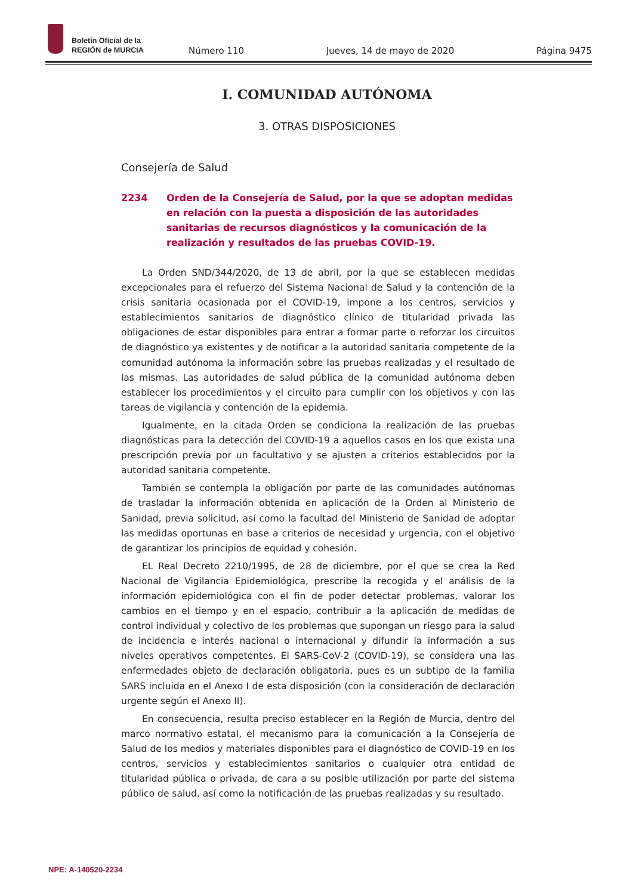Boletín Oficial de la
REGIÓN de MURCIA
Número 110 Jueves, 14 de mayo de 2020 Página 9475
I. COMUNIDAD AUTÓNOMA
3. OTRAS DISPOSICIONES
Consejería de Salud
2234 Orden de la Consejería de Salud, por la que se adoptan medidas en relación con la puesta a disposición de las autoridades sanitarias de recursos diagnósticos y la comunicación de la realización y resultados de las pruebas COVID-19.
La Orden SND/344/2020, de 13 de abril, por la que se establecen medidas excepcionales para el refuerzo del Sistema Nacional de Salud y la contención de la crisis sanitaria ocasionada por el COVID-19, impone a los centros, servicios y establecimientos sanitarios de diagnóstico clínico de titularidad privada las obligaciones de estar disponibles para entrar a formar parte o reforzar los circuitos de diagnóstico ya existentes y de notificar a la autoridad sanitaria competente de la comunidad autónoma la información sobre las pruebas realizadas y el resultado de las mismas. Las autoridades de salud pública de la comunidad autónoma deben establecer los procedimientos y el circuito para cumplir con los objetivos y con las tareas de vigilancia y contención de la epidemia.
Igualmente, en la citada Orden se condiciona la realización de las pruebas diagnósticas para la detección del COVID-19 a aquellos casos en los que exista una prescripción previa por un facultativo y se ajusten a criterios establecidos por la autoridad sanitaria competente.
También se contempla la obligación por parte de las comunidades autónomas de trasladar la información obtenida en aplicación de la Orden al Ministerio de Sanidad, previa solicitud, así como la facultad del Ministerio de Sanidad de adoptar las medidas oportunas en base a criterios de necesidad y urgencia, con el objetivo de garantizar los principios de equidad y cohesión.
EL Real Decreto 2210/1995, de 28 de diciembre, por el que se crea la Red Nacional de Vigilancia Epidemiológica, prescribe la recogida y el análisis de la información epidemiológica con el fin de poder detectar problemas, valorar los cambios en el tiempo y en el espacio, contribuir a la aplicación de medidas de control individual y colectivo de los problemas que supongan un riesgo para la salud de incidencia e interés nacional o internacional y difundir la información a sus niveles operativos competentes. El SARS-CoV-2 (COVID-19), se considera una las enfermedades objeto de declaración obligatoria, pues es un subtipo de la familia SARS incluida en el Anexo I de esta disposición (con la consideración de declaración urgente según el Anexo II).
En consecuencia, resulta preciso establecer en la Región de Murcia, dentro del marco normativo estatal, el mecanismo para la comunicación a la Consejería de Salud de los medios y materiales disponibles para el diagnóstico de COVID-19 en los centros, servicios y establecimientos sanitarios o cualquier otra entidad de titularidad pública o privada, de cara a su posible utilización por parte del sistema público de salud, así como la notificación de las pruebas realizadas y su resultado.
NPE: A-140520-2234